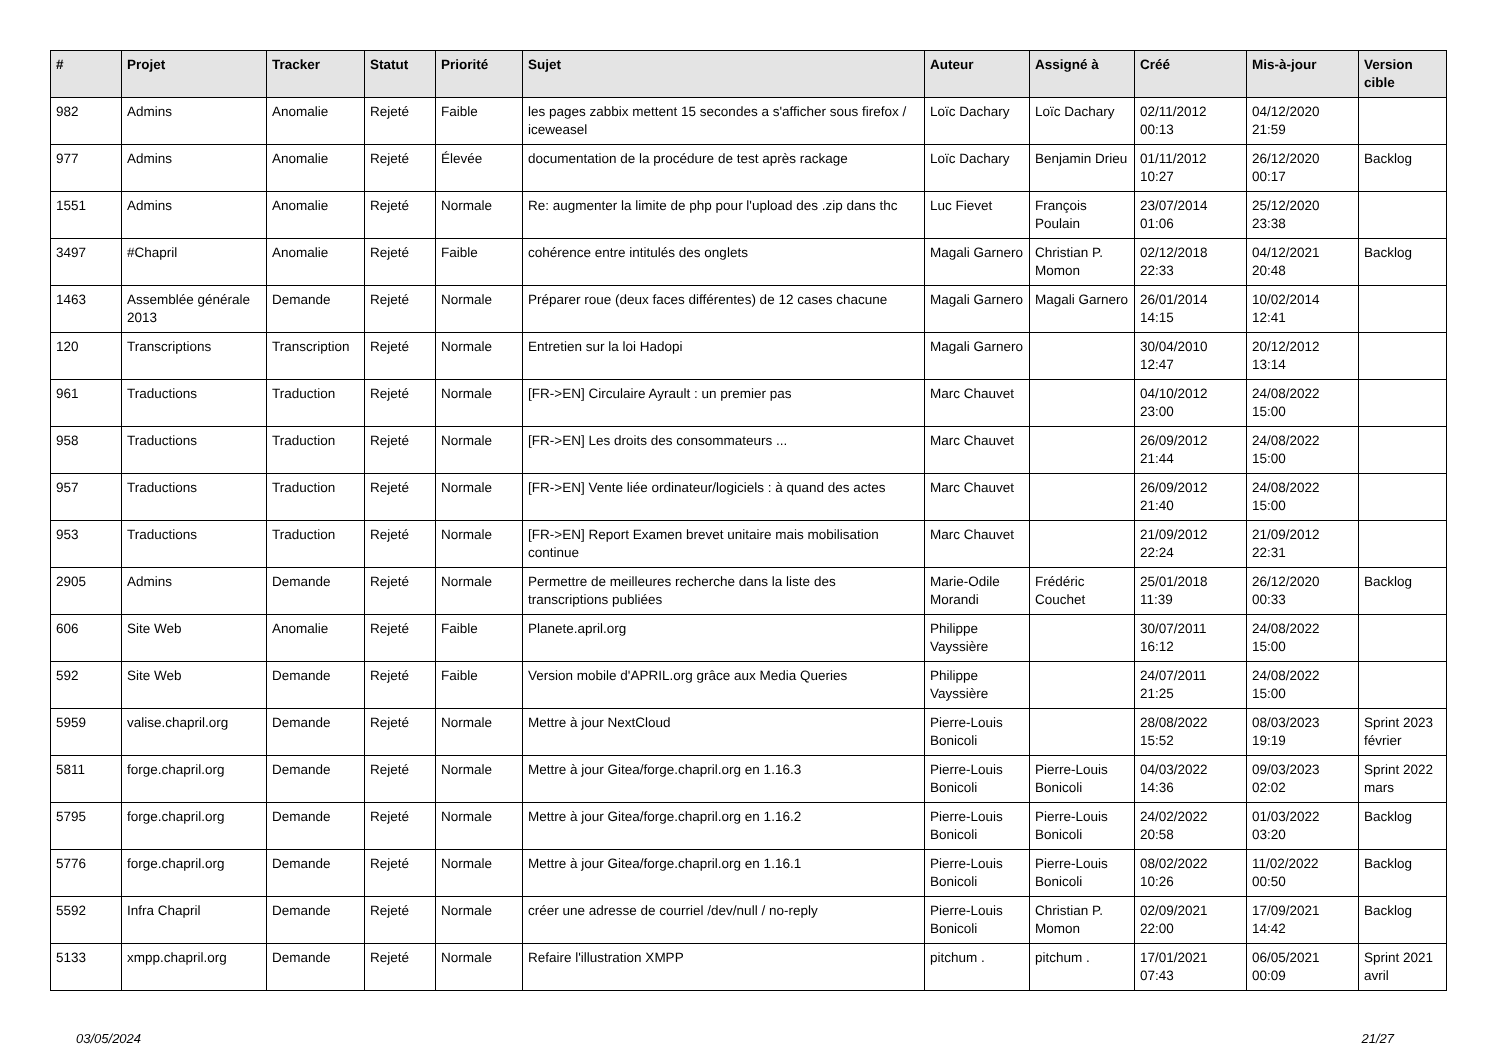| # | Projet | Tracker | Statut | Priorité | Sujet | Auteur | Assigné à | Créé | Mis-à-jour | Version cible |
| --- | --- | --- | --- | --- | --- | --- | --- | --- | --- | --- |
| 982 | Admins | Anomalie | Rejeté | Faible | les pages zabbix mettent 15 secondes a s'afficher sous firefox / iceweasel | Loïc Dachary | Loïc Dachary | 02/11/2012 00:13 | 04/12/2020 21:59 | |
| 977 | Admins | Anomalie | Rejeté | Élevée | documentation de la procédure de test après rackage | Loïc Dachary | Benjamin Drieu | 01/11/2012 10:27 | 26/12/2020 00:17 | Backlog |
| 1551 | Admins | Anomalie | Rejeté | Normale | Re: augmenter la limite de php pour l'upload des .zip dans thc | Luc Fievet | François Poulain | 23/07/2014 01:06 | 25/12/2020 23:38 | |
| 3497 | #Chapril | Anomalie | Rejeté | Faible | cohérence entre intitulés des onglets | Magali Garnero | Christian P. Momon | 02/12/2018 22:33 | 04/12/2021 20:48 | Backlog |
| 1463 | Assemblée générale 2013 | Demande | Rejeté | Normale | Préparer roue (deux faces différentes) de 12 cases chacune | Magali Garnero | Magali Garnero | 26/01/2014 14:15 | 10/02/2014 12:41 | |
| 120 | Transcriptions | Transcription | Rejeté | Normale | Entretien sur la loi Hadopi | Magali Garnero | | 30/04/2010 12:47 | 20/12/2012 13:14 | |
| 961 | Traductions | Traduction | Rejeté | Normale | [FR->EN] Circulaire Ayrault : un premier pas | Marc Chauvet | | 04/10/2012 23:00 | 24/08/2022 15:00 | |
| 958 | Traductions | Traduction | Rejeté | Normale | [FR->EN] Les droits des consommateurs ... | Marc Chauvet | | 26/09/2012 21:44 | 24/08/2022 15:00 | |
| 957 | Traductions | Traduction | Rejeté | Normale | [FR->EN] Vente liée ordinateur/logiciels : à quand des actes | Marc Chauvet | | 26/09/2012 21:40 | 24/08/2022 15:00 | |
| 953 | Traductions | Traduction | Rejeté | Normale | [FR->EN] Report Examen brevet unitaire mais mobilisation continue | Marc Chauvet | | 21/09/2012 22:24 | 21/09/2012 22:31 | |
| 2905 | Admins | Demande | Rejeté | Normale | Permettre de meilleures recherche dans la liste des transcriptions publiées | Marie-Odile Morandi | Frédéric Couchet | 25/01/2018 11:39 | 26/12/2020 00:33 | Backlog |
| 606 | Site Web | Anomalie | Rejeté | Faible | Planete.april.org | Philippe Vayssière | | 30/07/2011 16:12 | 24/08/2022 15:00 | |
| 592 | Site Web | Demande | Rejeté | Faible | Version mobile d'APRIL.org grâce aux Media Queries | Philippe Vayssière | | 24/07/2011 21:25 | 24/08/2022 15:00 | |
| 5959 | valise.chapril.org | Demande | Rejeté | Normale | Mettre à jour NextCloud | Pierre-Louis Bonicoli | | 28/08/2022 15:52 | 08/03/2023 19:19 | Sprint 2023 février |
| 5811 | forge.chapril.org | Demande | Rejeté | Normale | Mettre à jour Gitea/forge.chapril.org en 1.16.3 | Pierre-Louis Bonicoli | Pierre-Louis Bonicoli | 04/03/2022 14:36 | 09/03/2023 02:02 | Sprint 2022 mars |
| 5795 | forge.chapril.org | Demande | Rejeté | Normale | Mettre à jour Gitea/forge.chapril.org en 1.16.2 | Pierre-Louis Bonicoli | Pierre-Louis Bonicoli | 24/02/2022 20:58 | 01/03/2022 03:20 | Backlog |
| 5776 | forge.chapril.org | Demande | Rejeté | Normale | Mettre à jour Gitea/forge.chapril.org en 1.16.1 | Pierre-Louis Bonicoli | Pierre-Louis Bonicoli | 08/02/2022 10:26 | 11/02/2022 00:50 | Backlog |
| 5592 | Infra Chapril | Demande | Rejeté | Normale | créer une adresse de courriel /dev/null / no-reply | Pierre-Louis Bonicoli | Christian P. Momon | 02/09/2021 22:00 | 17/09/2021 14:42 | Backlog |
| 5133 | xmpp.chapril.org | Demande | Rejeté | Normale | Refaire l'illustration XMPP | pitchum . | pitchum . | 17/01/2021 07:43 | 06/05/2021 00:09 | Sprint 2021 avril |
03/05/2024 21/27